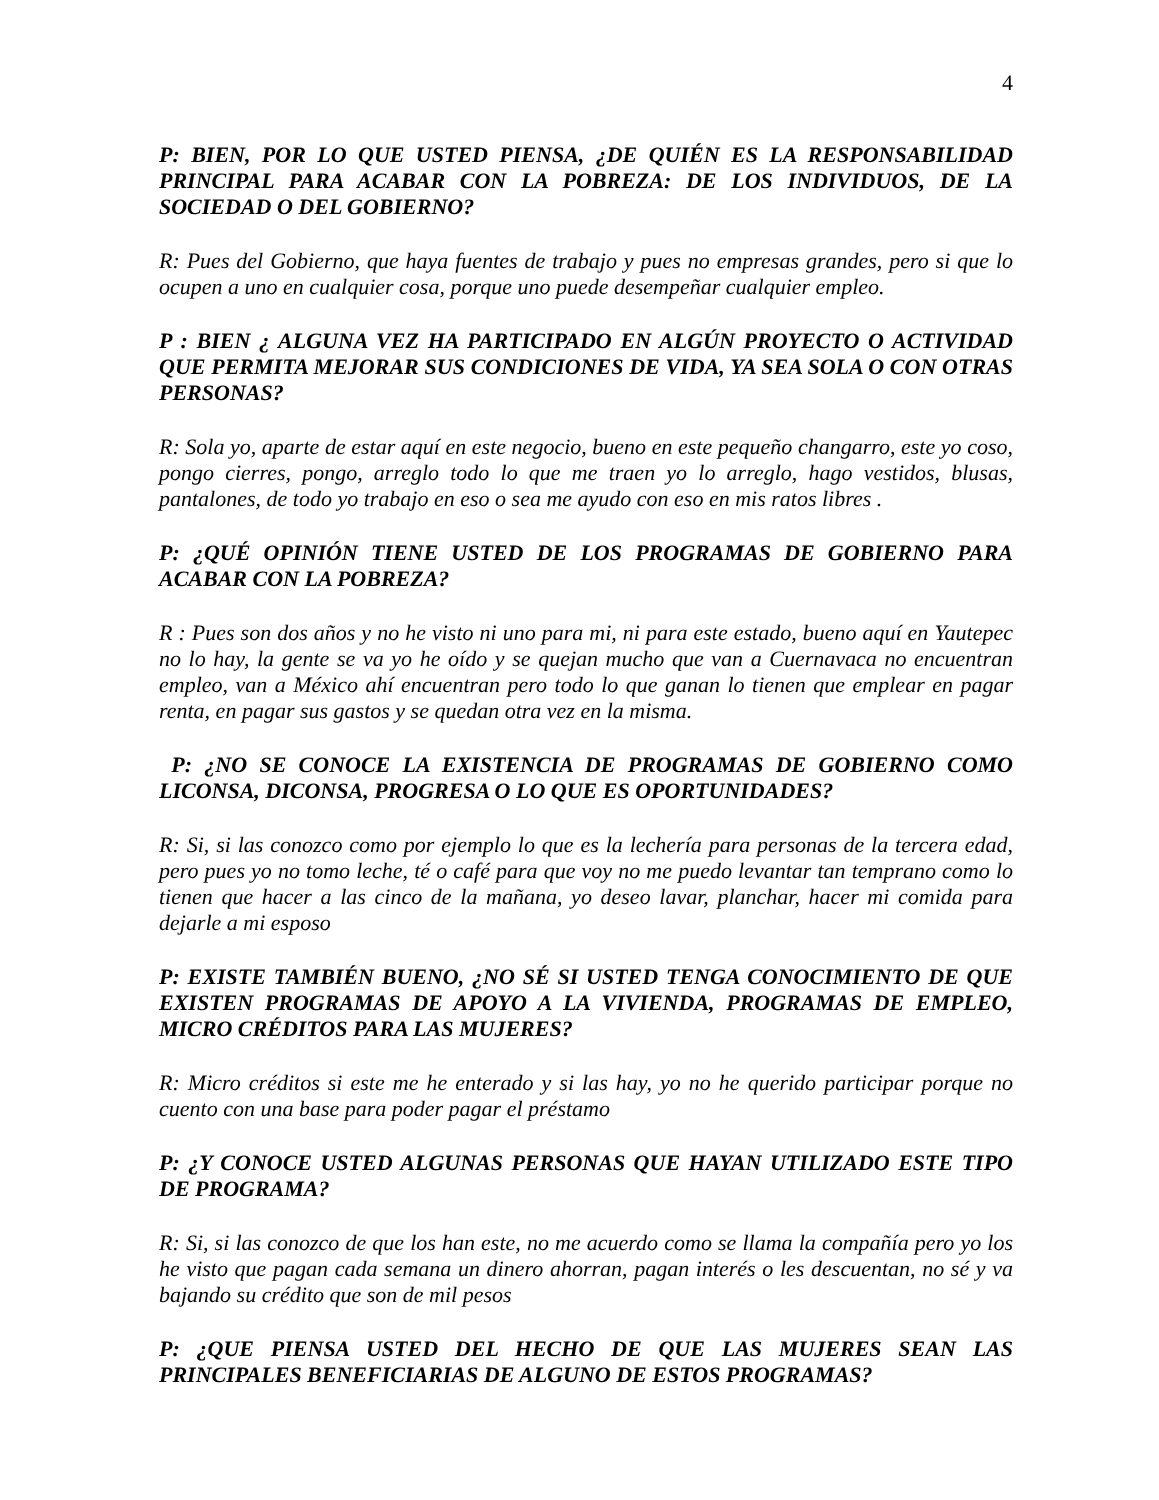4
P: BIEN, POR LO QUE USTED PIENSA, ¿DE QUIÉN ES LA RESPONSABILIDAD PRINCIPAL PARA ACABAR CON LA POBREZA: DE LOS INDIVIDUOS, DE LA SOCIEDAD O DEL GOBIERNO?
R: Pues del Gobierno, que haya fuentes de trabajo y pues no empresas grandes, pero si que lo ocupen a uno en cualquier cosa, porque uno puede desempeñar cualquier empleo.
P : BIEN ¿ ALGUNA VEZ HA PARTICIPADO EN ALGÚN PROYECTO O ACTIVIDAD QUE PERMITA MEJORAR SUS CONDICIONES DE VIDA, YA SEA SOLA O CON OTRAS PERSONAS?
R: Sola yo, aparte de estar aquí en este negocio, bueno en este pequeño changarro, este yo coso, pongo cierres, pongo, arreglo todo lo que me traen yo lo arreglo, hago vestidos, blusas, pantalones, de todo yo trabajo en eso o sea me ayudo con eso en mis ratos libres .
P: ¿QUÉ OPINIÓN TIENE USTED DE LOS PROGRAMAS DE GOBIERNO PARA ACABAR CON LA POBREZA?
R : Pues son dos años y no he visto ni uno para mi, ni para este estado, bueno aquí en Yautepec no lo hay, la gente se va yo he oído y se quejan mucho que van a Cuernavaca no encuentran empleo, van a México ahí encuentran pero todo lo que ganan lo tienen que emplear en pagar renta, en pagar sus gastos y se quedan otra vez en la misma.
P: ¿NO SE CONOCE LA EXISTENCIA DE PROGRAMAS DE GOBIERNO COMO LICONSA, DICONSA, PROGRESA O LO QUE ES OPORTUNIDADES?
R: Si, si las conozco como por ejemplo lo que es la lechería para personas de la tercera edad, pero pues yo no tomo leche, té o café para que voy no me puedo levantar tan temprano como lo tienen que hacer a las cinco de la mañana, yo deseo lavar, planchar, hacer mi comida para dejarle a mi esposo
P: EXISTE TAMBIÉN BUENO, ¿NO SÉ SI USTED TENGA CONOCIMIENTO DE QUE EXISTEN PROGRAMAS DE APOYO A LA VIVIENDA, PROGRAMAS DE EMPLEO, MICRO CRÉDITOS PARA LAS MUJERES?
R: Micro créditos si este me he enterado y si las hay, yo no he querido participar porque no cuento con una base para poder pagar el préstamo
P: ¿Y CONOCE USTED ALGUNAS PERSONAS QUE HAYAN UTILIZADO ESTE TIPO DE PROGRAMA?
R: Si, si las conozco de que los han este, no me acuerdo como se llama la compañía pero yo los he visto que pagan cada semana un dinero ahorran, pagan interés o les descuentan, no sé y va bajando su crédito que son de mil pesos
P: ¿QUE PIENSA USTED DEL HECHO DE QUE LAS MUJERES SEAN LAS PRINCIPALES BENEFICIARIAS DE ALGUNO DE ESTOS PROGRAMAS?